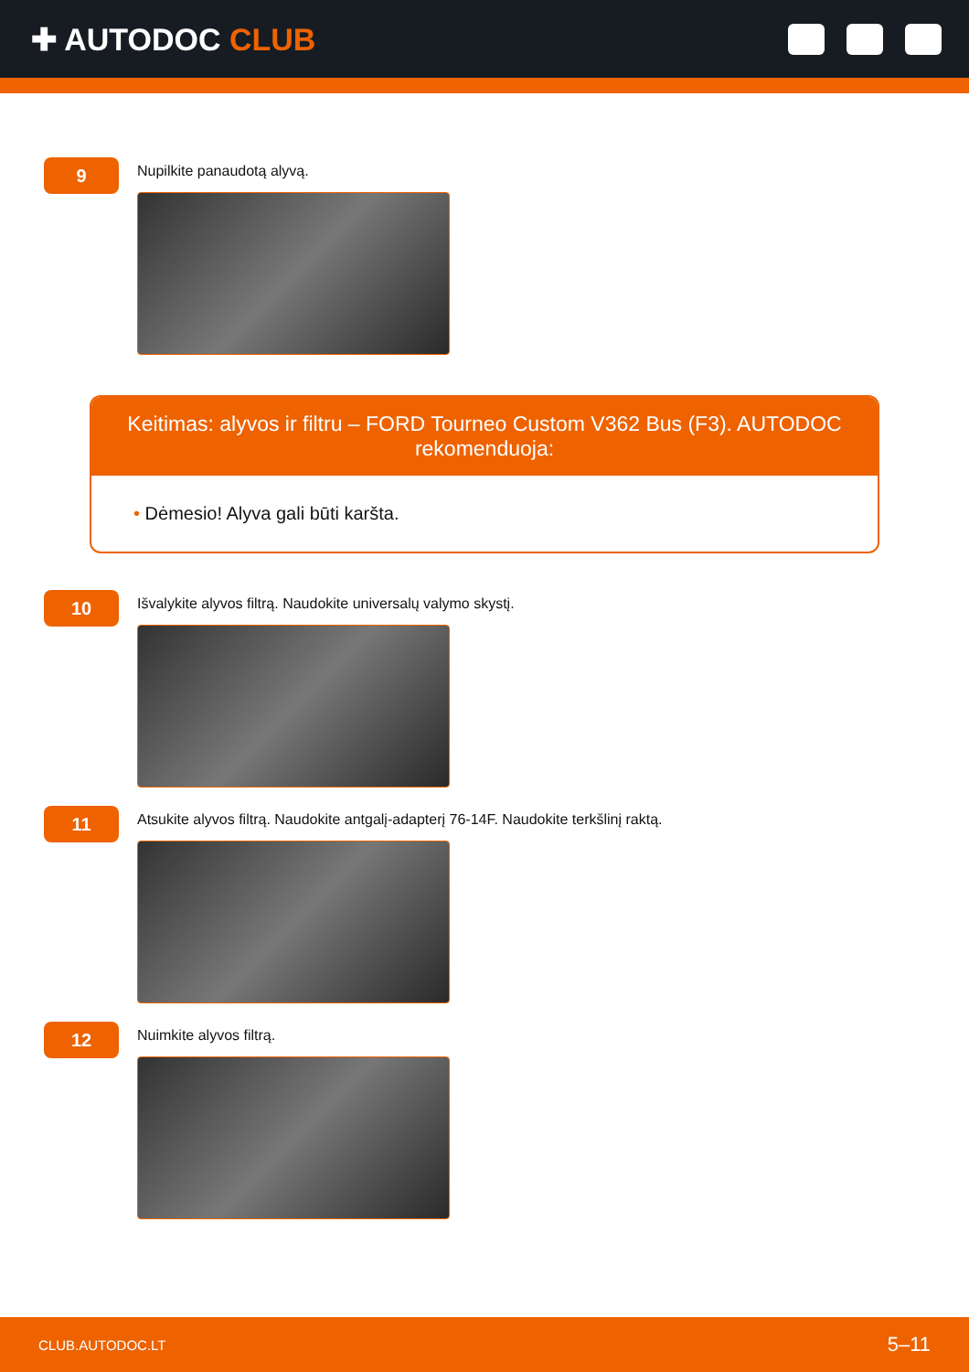✚ AUTODOC CLUB
9
Nupilkite panaudotą alyvą.
Keitimas: alyvos ir filtru – FORD Tourneo Custom V362 Bus (F3). AUTODOC rekomenduoja:
• Dėmesio! Alyva gali būti karšta.
10
Išvalykite alyvos filtrą. Naudokite universalų valymo skystį.
11
Atsukite alyvos filtrą. Naudokite antgalį-adapterį 76-14F. Naudokite terkšlinį raktą.
12
Nuimkite alyvos filtrą.
CLUB.AUTODOC.LT 5–11